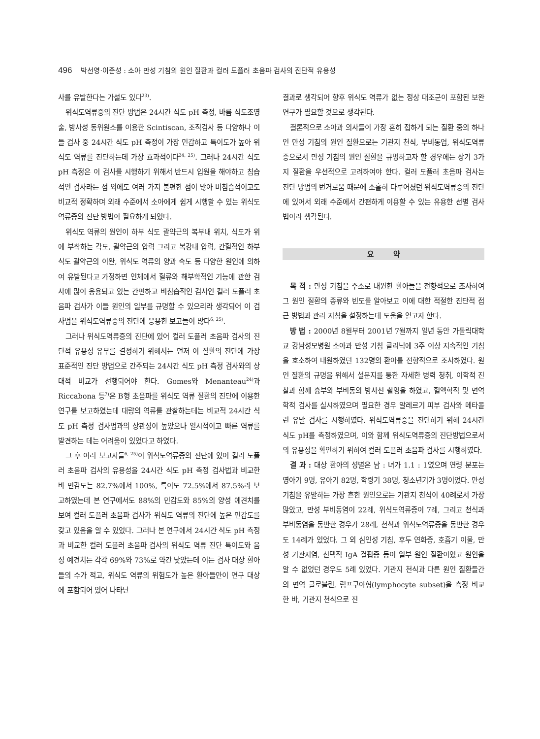496 박선영·이준성 : 소아 만성 기침의 원인 질환과 컬러 도플러 초음파 검사의 진단적 유용성
사를 유발한다는 가설도 있다<sup>23)</sup>.
위식도역류증의 진단 방법은 24시간 식도 pH 측정, 바륨 식도조영술, 방사성 동위원소를 이용한 Scintiscan, 조직검사 등 다양하나 이들 검사 중 24시간 식도 pH 측정이 가장 민감하고 특이도가 높아 위식도 역류를 진단하는데 가장 효과적이다<sup>24, 25)</sup>. 그러나 24시간 식도 pH 측정은 이 검사를 시행하기 위해서 반드시 입원을 해야하고 침습적인 검사라는 점 외에도 여러 가지 불편한 점이 많아 비침습적이고도 비교적 정확하며 외래 수준에서 소아에게 쉽게 시행할 수 있는 위식도역류증의 진단 방법이 필요하게 되었다.
위식도 역류의 원인이 하부 식도 괄약근의 복부내 위치, 식도가 위에 부착하는 각도, 괄약근의 압력 그리고 복강내 압력, 간헐적인 하부 식도 괄약근의 이완, 위식도 역류의 양과 속도 등 다양한 원인에 의하여 유발된다고 가정하면 인체에서 혈류와 해부학적인 기능에 관한 검사에 많이 응용되고 있는 간편하고 비침습적인 검사인 컬러 도플러 초음파 검사가 이들 원인의 일부를 규명할 수 있으리라 생각되어 이 검사법을 위식도역류증의 진단에 응용한 보고들이 많다<sup>6, 25)</sup>.
그러나 위식도역류증의 진단에 있어 컬러 도플러 초음파 검사의 진단적 유용성 유무를 결정하기 위해서는 먼저 이 질환의 진단에 가장 표준적인 진단 방법으로 간주되는 24시간 식도 pH 측정 검사와의 상대적 비교가 선행되어야 한다. Gomes와 Menanteau<sup>24)</sup>과 Riccabona 등<sup>7)</sup>은 B형 초음파를 위식도 역류 질환의 진단에 이용한 연구를 보고하였는데 대량의 역류를 관찰하는데는 비교적 24시간 식도 pH 측정 검사법과의 상관성이 높았으나 일시적이고 빠른 역류를 발견하는 데는 어려움이 있었다고 하였다.
그 후 여러 보고자들<sup>6, 25)</sup>이 위식도역류증의 진단에 있어 컬러 도플러 초음파 검사의 유용성을 24시간 식도 pH 측정 검사법과 비교한 바 민감도는 82.7%에서 100%, 특이도 72.5%에서 87.5%라 보고하였는데 본 연구에서도 88%의 민감도와 85%의 양성 예견치를 보여 컬러 도플러 초음파 검사가 위식도 역류의 진단에 높은 민감도를 갖고 있음을 알 수 있었다. 그러나 본 연구에서 24시간 식도 pH 측정과 비교한 컬러 도플러 초음파 검사의 위식도 역류 진단 특이도와 음성 예견치는 각각 69%와 73%로 약간 낮았는데 이는 검사 대상 환아들의 수가 적고, 위식도 역류의 위험도가 높은 환아들만이 연구 대상에 포함되어 있어 나타난
결과로 생각되어 향후 위식도 역류가 없는 정상 대조군이 포함된 보완 연구가 필요할 것으로 생각된다.
결론적으로 소아과 의사들이 가장 흔히 접하게 되는 질환 중의 하나인 만성 기침의 원인 질환으로는 기관지 천식, 부비동염, 위식도역류증으로서 만성 기침의 원인 질환을 규명하고자 할 경우에는 상기 3가지 질환을 우선적으로 고려하여야 한다. 컬러 도플러 초음파 검사는 진단 방법의 번거로움 때문에 소홀히 다루어졌던 위식도역류증의 진단에 있어서 외래 수준에서 간편하게 이용할 수 있는 유용한 선별 검사법이라 생각된다.
요 약
목 적 : 만성 기침을 주소로 내원한 환아들을 전향적으로 조사하여 그 원인 질환의 종류와 빈도를 알아보고 이에 대한 적절한 진단적 접근 방법과 관리 지침을 설정하는데 도움을 얻고자 한다.
방 법 : 2000년 8월부터 2001년 7월까지 일년 동안 가톨릭대학교 강남성모병원 소아과 만성 기침 클리닉에 3주 이상 지속적인 기침을 호소하여 내원하였던 132명의 환아를 전향적으로 조사하였다. 원인 질환의 규명을 위해서 설문지를 통한 자세한 병력 청취, 이학적 진찰과 함께 흉부와 부비동의 방사선 촬영을 하였고, 혈액학적 및 면역학적 검사를 실시하였으며 필요한 경우 알레르기 피부 검사와 메타콜린 유발 검사를 시행하였다. 위식도역류증을 진단하기 위해 24시간 식도 pH를 측정하였으며, 이와 함께 위식도역류증의 진단방법으로서의 유용성을 확인하기 위하여 컬러 도플러 초음파 검사를 시행하였다.
결 과 : 대상 환아의 성별은 남 : 녀가 1.1 : 1였으며 연령 분포는 영아기 9명, 유아기 82명, 학령기 38명, 청소년기가 3명이었다. 만성 기침을 유발하는 가장 흔한 원인으로는 기관지 천식이 40례로서 가장 많았고, 만성 부비동염이 22례, 위식도역류증이 7례, 그리고 천식과 부비동염을 동반한 경우가 28례, 천식과 위식도역류증을 동반한 경우도 14례가 있었다. 그 외 심인성 기침, 후두 연화증, 호흡기 이물, 만성 기관지염, 선택적 IgA 결핍증 등이 일부 원인 질환이었고 원인을 알 수 없었던 경우도 5례 있었다. 기관지 천식과 다른 원인 질환들간의 면역 글로불린, 림프구아형(lymphocyte subset)을 측정 비교한 바, 기관지 천식으로 진